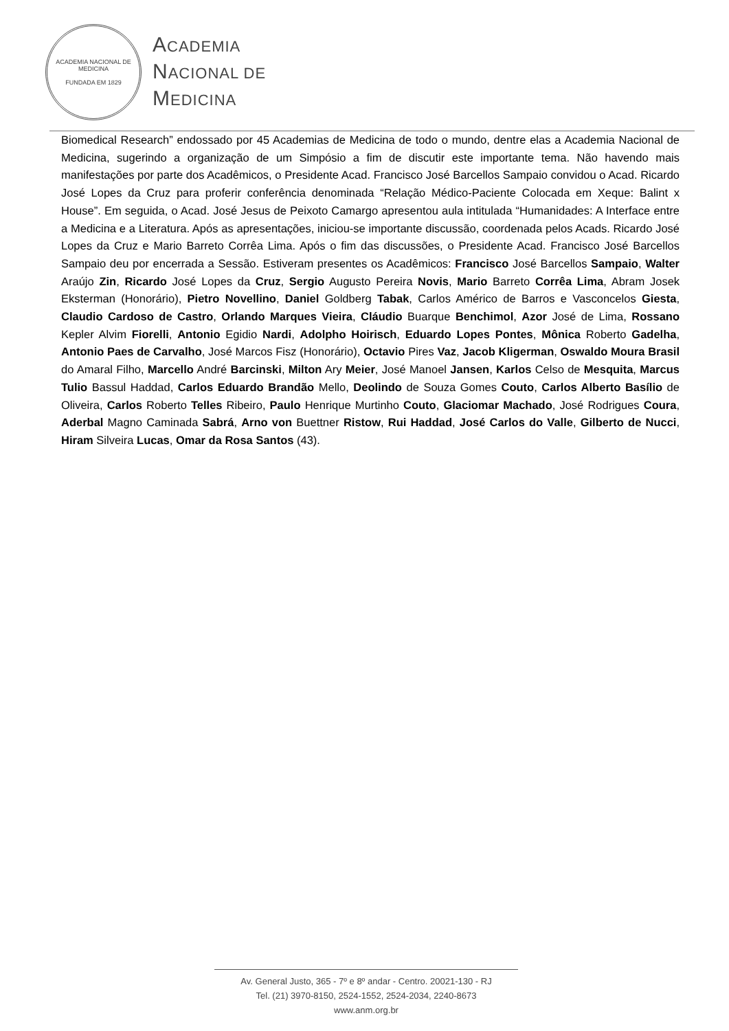ACADEMIA NACIONAL DE MEDICINA
FUNDADA EM 1829
ACADEMIA
NACIONAL DE
MEDICINA
Biomedical Research” endossado por 45 Academias de Medicina de todo o mundo, dentre elas a Academia Nacional de Medicina, sugerindo a organização de um Simpósio a fim de discutir este importante tema. Não havendo mais manifestações por parte dos Acadêmicos, o Presidente Acad. Francisco José Barcellos Sampaio convidou o Acad. Ricardo José Lopes da Cruz para proferir conferência denominada “Relação Médico-Paciente Colocada em Xeque: Balint x House”. Em seguida, o Acad. José Jesus de Peixoto Camargo apresentou aula intitulada “Humanidades: A Interface entre a Medicina e a Literatura. Após as apresentações, iniciou-se importante discussão, coordenada pelos Acads. Ricardo José Lopes da Cruz e Mario Barreto Corrêa Lima. Após o fim das discussões, o Presidente Acad. Francisco José Barcellos Sampaio deu por encerrada a Sessão. Estiveram presentes os Acadêmicos: Francisco José Barcellos Sampaio, Walter Araújo Zin, Ricardo José Lopes da Cruz, Sergio Augusto Pereira Novis, Mario Barreto Corrêa Lima, Abram Josek Eksterman (Honorário), Pietro Novellino, Daniel Goldberg Tabak, Carlos Américo de Barros e Vasconcelos Giesta, Claudio Cardoso de Castro, Orlando Marques Vieira, Cláudio Buarque Benchimol, Azor José de Lima, Rossano Kepler Alvim Fiorelli, Antonio Egidio Nardi, Adolpho Hoirisch, Eduardo Lopes Pontes, Mônica Roberto Gadelha, Antonio Paes de Carvalho, José Marcos Fisz (Honorário), Octavio Pires Vaz, Jacob Kligerman, Oswaldo Moura Brasil do Amaral Filho, Marcello André Barcinski, Milton Ary Meier, José Manoel Jansen, Karlos Celso de Mesquita, Marcus Tulio Bassul Haddad, Carlos Eduardo Brandão Mello, Deolindo de Souza Gomes Couto, Carlos Alberto Basílio de Oliveira, Carlos Roberto Telles Ribeiro, Paulo Henrique Murtinho Couto, Glaciomar Machado, José Rodrigues Coura, Aderbal Magno Caminada Sabrá, Arno von Buettner Ristow, Rui Haddad, José Carlos do Valle, Gilberto de Nucci, Hiram Silveira Lucas, Omar da Rosa Santos (43).
Av. General Justo, 365 - 7º e 8º andar - Centro. 20021-130 - RJ
Tel. (21) 3970-8150, 2524-1552, 2524-2034, 2240-8673
www.anm.org.br